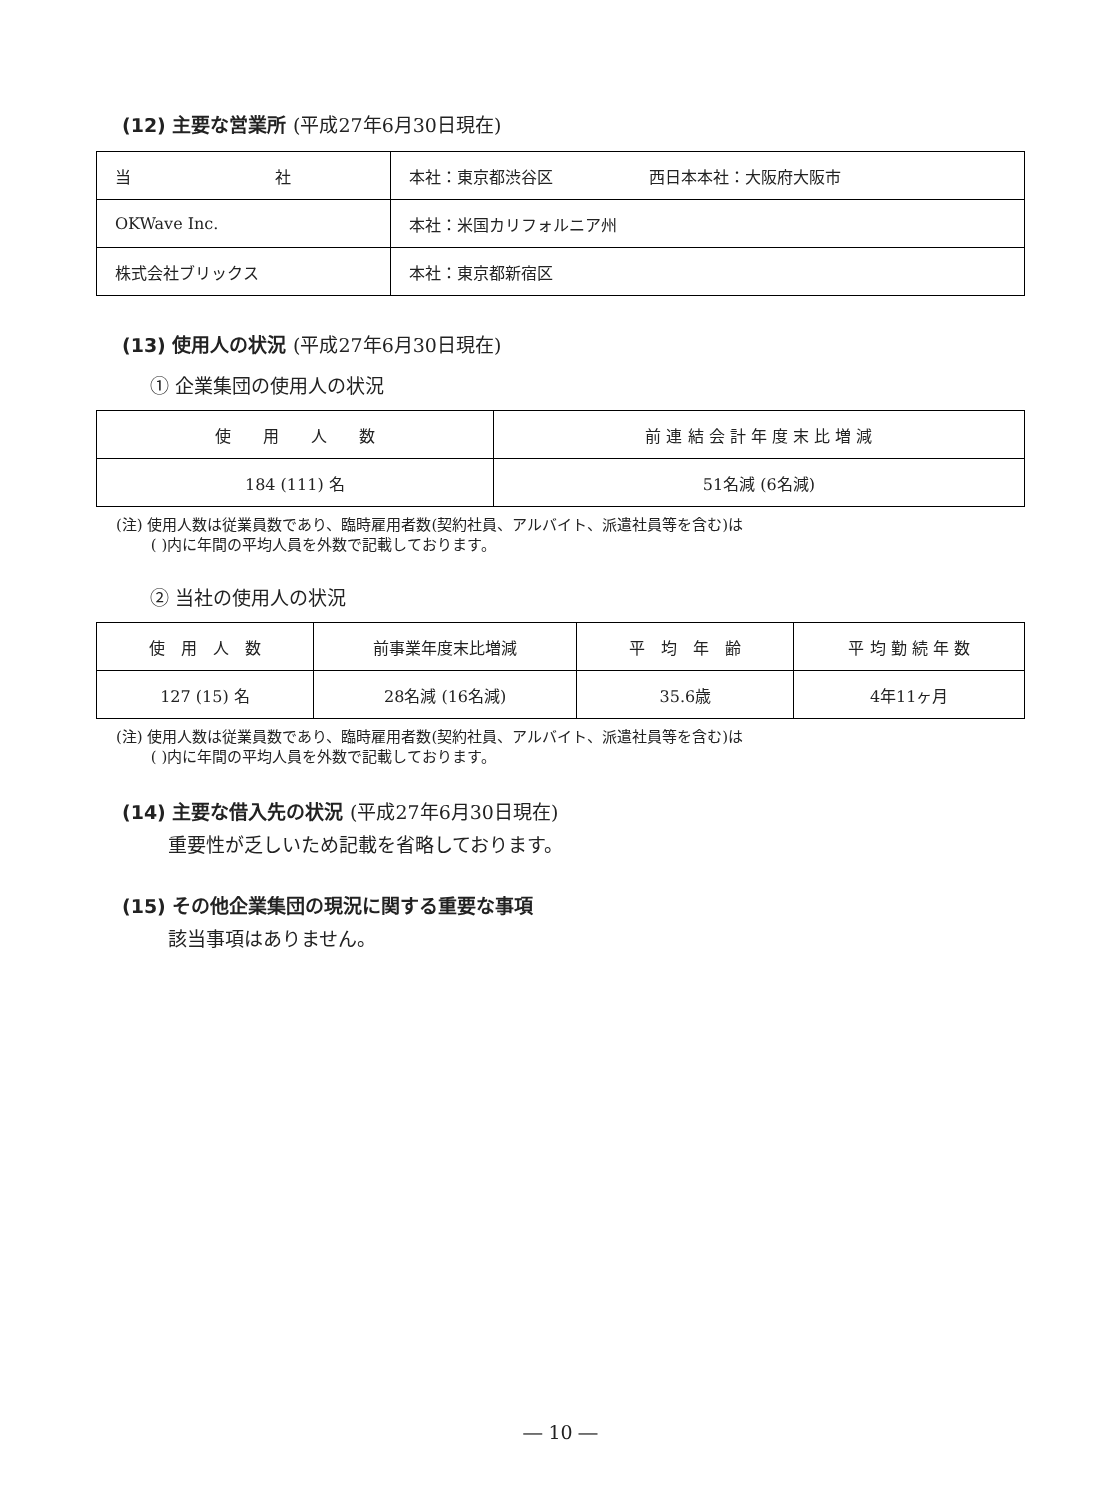(12) 主要な営業所 (平成27年6月30日現在)
| 当 社 | 本社：東京都渋谷区 西日本本社：大阪府大阪市 |
| OKWave Inc. | 本社：米国カリフォルニア州 |
| 株式会社ブリックス | 本社：東京都新宿区 |
(13) 使用人の状況 (平成27年6月30日現在)
① 企業集団の使用人の状況
| 使 用 人 数 | 前 連 結 会 計 年 度 末 比 増 減 |
| --- | --- |
| 184 (111) 名 | 51名減 (6名減) |
(注) 使用人数は従業員数であり、臨時雇用者数(契約社員、アルバイト、派遣社員等を含む)は
　　 ( )内に年間の平均人員を外数で記載しております。
② 当社の使用人の状況
| 使 用 人 数 | 前事業年度末比増減 | 平 均 年 齢 | 平 均 勤 続 年 数 |
| --- | --- | --- | --- |
| 127 (15) 名 | 28名減 (16名減) | 35.6歳 | 4年11ヶ月 |
(注) 使用人数は従業員数であり、臨時雇用者数(契約社員、アルバイト、派遣社員等を含む)は
　　 ( )内に年間の平均人員を外数で記載しております。
(14) 主要な借入先の状況 (平成27年6月30日現在)
重要性が乏しいため記載を省略しております。
(15) その他企業集団の現況に関する重要な事項
該当事項はありません。
― 10 ―